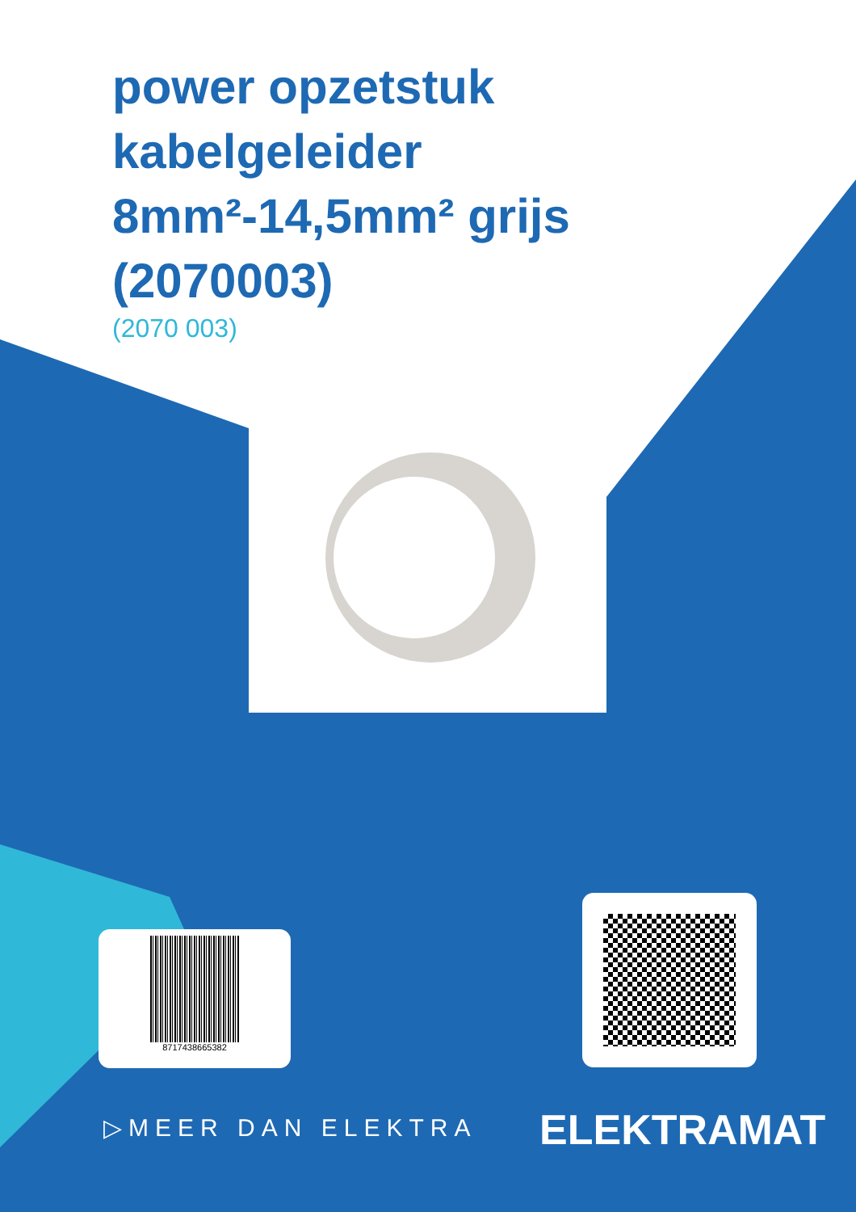power opzetstuk kabelgeleider 8mm²-14,5mm² grijs (2070003)
(2070 003)
8717438665382
▷MEER DAN ELEKTRA ELEKTRAMAT